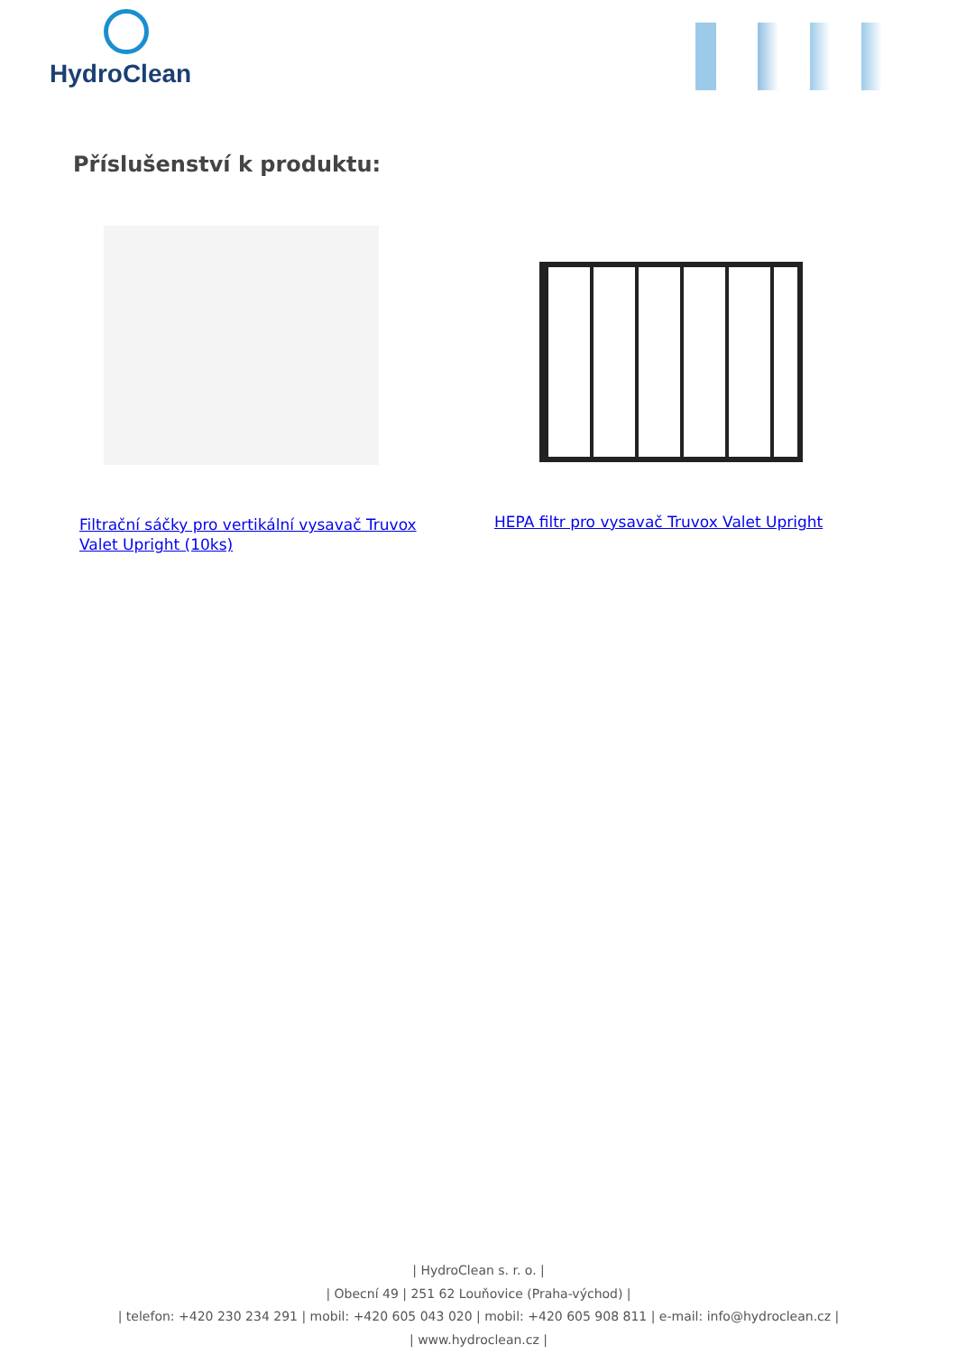HydroClean
Příslušenství k produktu:
Filtrační sáčky pro vertikální vysavač Truvox Valet Upright (10ks)
HEPA filtr pro vysavač Truvox Valet Upright
| HydroClean s. r. o. |
| Obecní 49 | 251 62 Louňovice (Praha-východ) |
| telefon: +420 230 234 291 | mobil: +420 605 043 020 | mobil: +420 605 908 811 | e-mail: info@hydroclean.cz |
| www.hydroclean.cz |